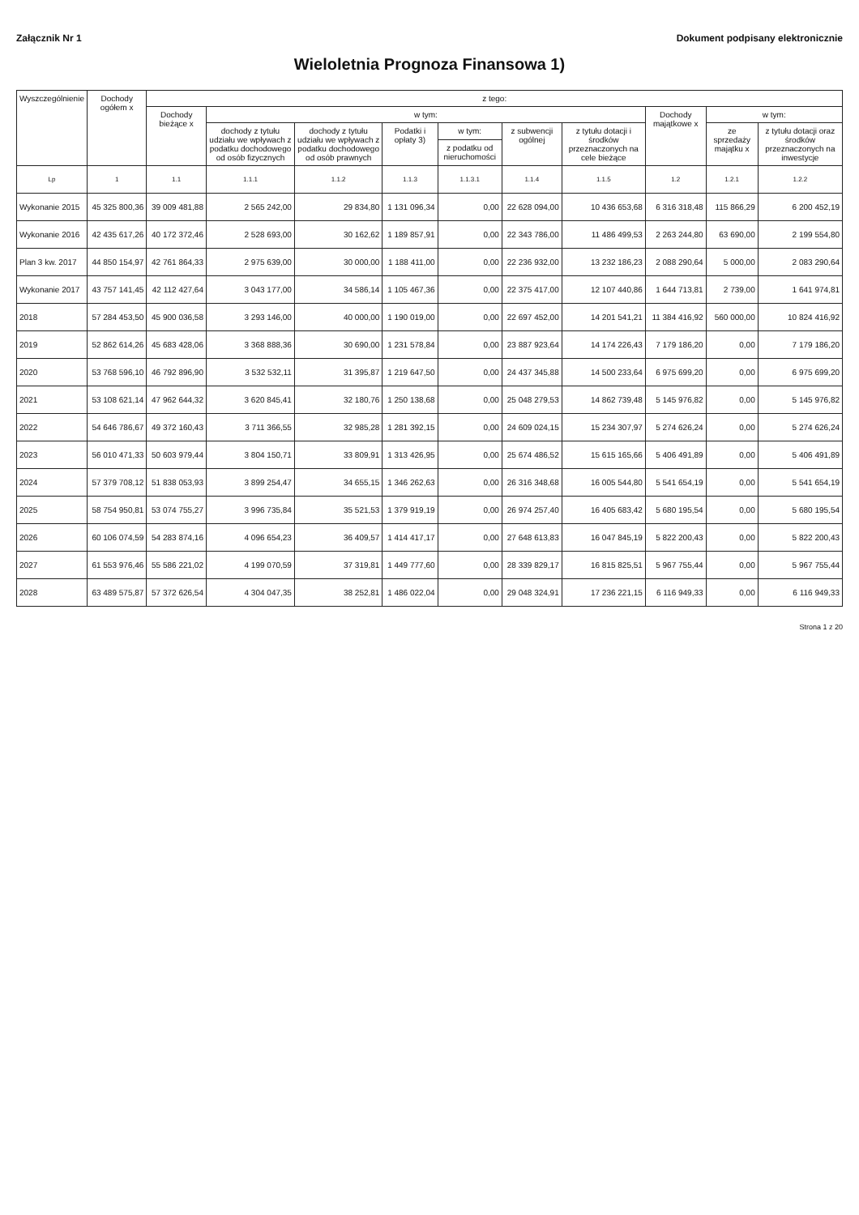Załącznik Nr 1 Dokument podpisany elektronicznie
Wieloletnia Prognoza Finansowa 1)
| Wyszczególnienie | Dochody ogółem x | z tego: | | | | | | | | | |
| --- | --- | --- | --- | --- | --- | --- | --- | --- | --- | --- | --- |
| | | Dochody bieżące x | w tym: | | | | | | Dochody majątkowe x | w tym: | |
| | | | dochody z tytułu udziału we wpływach z podatku dochodowego od osób fizycznych | dochody z tytułu udziału we wpływach z podatku dochodowego od osób prawnych | Podatki i opłaty 3) | w tym: | z subwencji ogólnej | z tytułu dotacji i środków przeznaczonych na cele bieżące | | ze sprzedaży majątku x | z tytułu dotacji oraz środków przeznaczonych na inwestycje |
| | | | | | | z podatku od nieruchomości | | | | | |
| Lp | 1 | 1.1 | 1.1.1 | 1.1.2 | 1.1.3 | 1.1.3.1 | 1.1.4 | 1.1.5 | 1.2 | 1.2.1 | 1.2.2 |
| Wykonanie 2015 | 45 325 800,36 | 39 009 481,88 | 2 565 242,00 | 29 834,80 | 1 131 096,34 | 0,00 | 22 628 094,00 | 10 436 653,68 | 6 316 318,48 | 115 866,29 | 6 200 452,19 |
| Wykonanie 2016 | 42 435 617,26 | 40 172 372,46 | 2 528 693,00 | 30 162,62 | 1 189 857,91 | 0,00 | 22 343 786,00 | 11 486 499,53 | 2 263 244,80 | 63 690,00 | 2 199 554,80 |
| Plan 3 kw. 2017 | 44 850 154,97 | 42 761 864,33 | 2 975 639,00 | 30 000,00 | 1 188 411,00 | 0,00 | 22 236 932,00 | 13 232 186,23 | 2 088 290,64 | 5 000,00 | 2 083 290,64 |
| Wykonanie 2017 | 43 757 141,45 | 42 112 427,64 | 3 043 177,00 | 34 586,14 | 1 105 467,36 | 0,00 | 22 375 417,00 | 12 107 440,86 | 1 644 713,81 | 2 739,00 | 1 641 974,81 |
| 2018 | 57 284 453,50 | 45 900 036,58 | 3 293 146,00 | 40 000,00 | 1 190 019,00 | 0,00 | 22 697 452,00 | 14 201 541,21 | 11 384 416,92 | 560 000,00 | 10 824 416,92 |
| 2019 | 52 862 614,26 | 45 683 428,06 | 3 368 888,36 | 30 690,00 | 1 231 578,84 | 0,00 | 23 887 923,64 | 14 174 226,43 | 7 179 186,20 | 0,00 | 7 179 186,20 |
| 2020 | 53 768 596,10 | 46 792 896,90 | 3 532 532,11 | 31 395,87 | 1 219 647,50 | 0,00 | 24 437 345,88 | 14 500 233,64 | 6 975 699,20 | 0,00 | 6 975 699,20 |
| 2021 | 53 108 621,14 | 47 962 644,32 | 3 620 845,41 | 32 180,76 | 1 250 138,68 | 0,00 | 25 048 279,53 | 14 862 739,48 | 5 145 976,82 | 0,00 | 5 145 976,82 |
| 2022 | 54 646 786,67 | 49 372 160,43 | 3 711 366,55 | 32 985,28 | 1 281 392,15 | 0,00 | 24 609 024,15 | 15 234 307,97 | 5 274 626,24 | 0,00 | 5 274 626,24 |
| 2023 | 56 010 471,33 | 50 603 979,44 | 3 804 150,71 | 33 809,91 | 1 313 426,95 | 0,00 | 25 674 486,52 | 15 615 165,66 | 5 406 491,89 | 0,00 | 5 406 491,89 |
| 2024 | 57 379 708,12 | 51 838 053,93 | 3 899 254,47 | 34 655,15 | 1 346 262,63 | 0,00 | 26 316 348,68 | 16 005 544,80 | 5 541 654,19 | 0,00 | 5 541 654,19 |
| 2025 | 58 754 950,81 | 53 074 755,27 | 3 996 735,84 | 35 521,53 | 1 379 919,19 | 0,00 | 26 974 257,40 | 16 405 683,42 | 5 680 195,54 | 0,00 | 5 680 195,54 |
| 2026 | 60 106 074,59 | 54 283 874,16 | 4 096 654,23 | 36 409,57 | 1 414 417,17 | 0,00 | 27 648 613,83 | 16 047 845,19 | 5 822 200,43 | 0,00 | 5 822 200,43 |
| 2027 | 61 553 976,46 | 55 586 221,02 | 4 199 070,59 | 37 319,81 | 1 449 777,60 | 0,00 | 28 339 829,17 | 16 815 825,51 | 5 967 755,44 | 0,00 | 5 967 755,44 |
| 2028 | 63 489 575,87 | 57 372 626,54 | 4 304 047,35 | 38 252,81 | 1 486 022,04 | 0,00 | 29 048 324,91 | 17 236 221,15 | 6 116 949,33 | 0,00 | 6 116 949,33 |
Strona 1 z 20